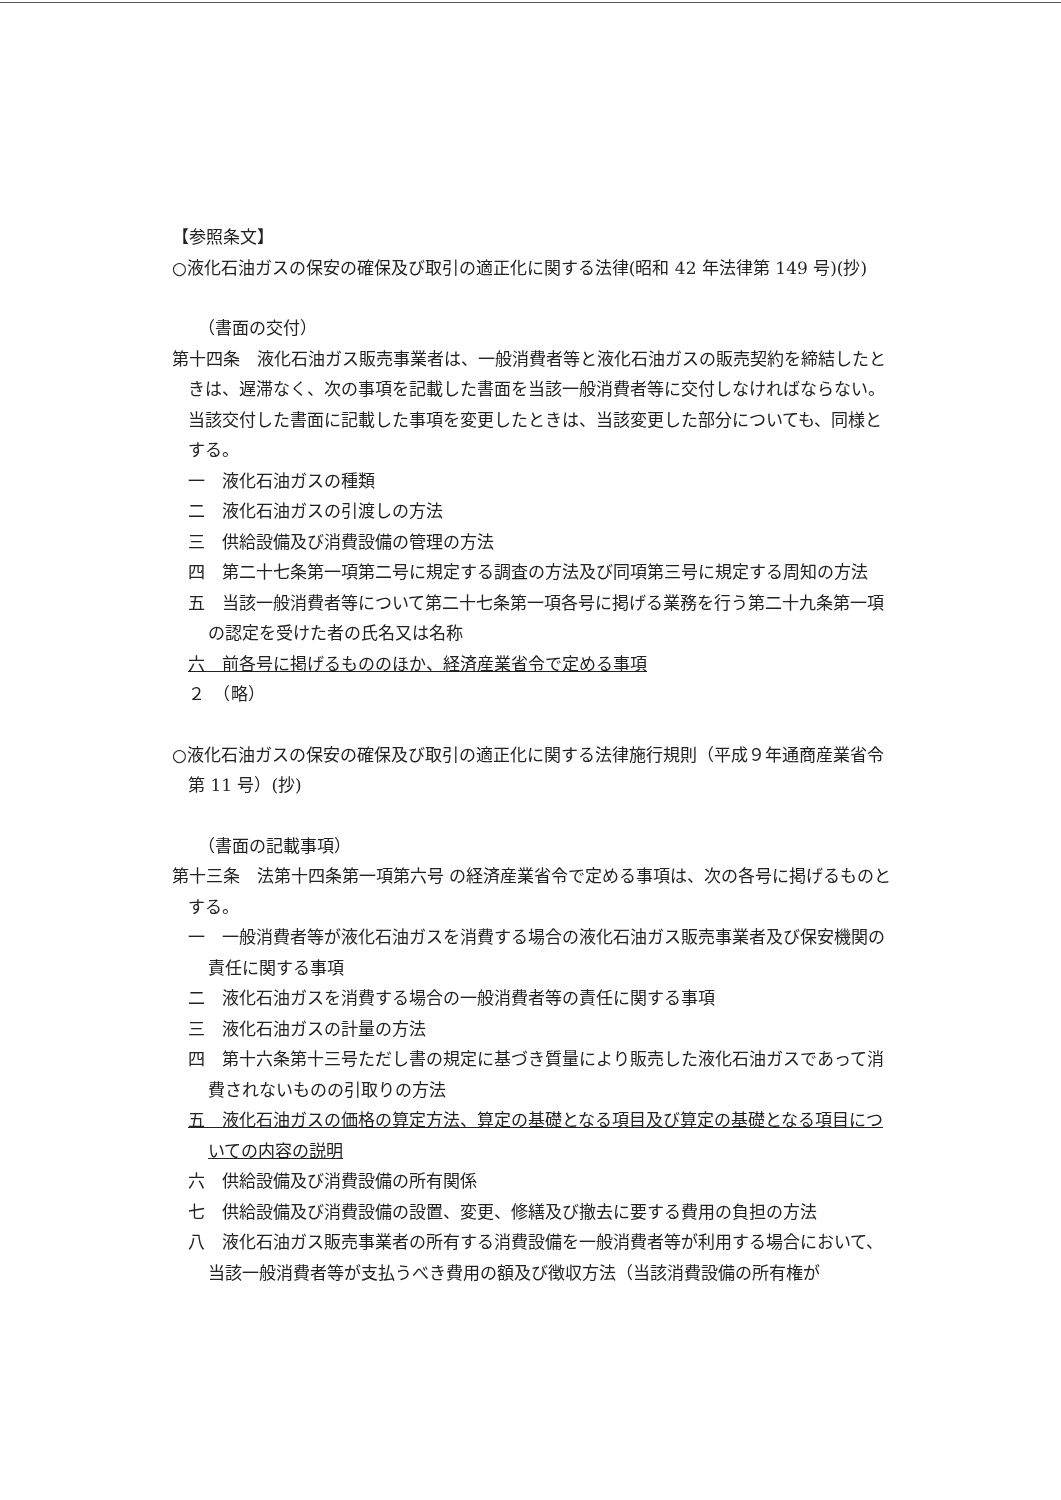【参照条文】
○液化石油ガスの保安の確保及び取引の適正化に関する法律(昭和 42 年法律第 149 号)(抄)
（書面の交付）
第十四条　液化石油ガス販売事業者は、一般消費者等と液化石油ガスの販売契約を締結したときは、遅滞なく、次の事項を記載した書面を当該一般消費者等に交付しなければならない。当該交付した書面に記載した事項を変更したときは、当該変更した部分についても、同様とする。
一　液化石油ガスの種類
二　液化石油ガスの引渡しの方法
三　供給設備及び消費設備の管理の方法
四　第二十七条第一項第二号に規定する調査の方法及び同項第三号に規定する周知の方法
五　当該一般消費者等について第二十七条第一項各号に掲げる業務を行う第二十九条第一項の認定を受けた者の氏名又は名称
六　前各号に掲げるもののほか、経済産業省令で定める事項
２　（略）
○液化石油ガスの保安の確保及び取引の適正化に関する法律施行規則（平成９年通商産業省令第 11 号）(抄)
（書面の記載事項）
第十三条　法第十四条第一項第六号 の経済産業省令で定める事項は、次の各号に掲げるものとする。
一　一般消費者等が液化石油ガスを消費する場合の液化石油ガス販売事業者及び保安機関の責任に関する事項
二　液化石油ガスを消費する場合の一般消費者等の責任に関する事項
三　液化石油ガスの計量の方法
四　第十六条第十三号ただし書の規定に基づき質量により販売した液化石油ガスであって消費されないものの引取りの方法
五　液化石油ガスの価格の算定方法、算定の基礎となる項目及び算定の基礎となる項目についての内容の説明
六　供給設備及び消費設備の所有関係
七　供給設備及び消費設備の設置、変更、修繕及び撤去に要する費用の負担の方法
八　液化石油ガス販売事業者の所有する消費設備を一般消費者等が利用する場合において、当該一般消費者等が支払うべき費用の額及び徴収方法（当該消費設備の所有権が